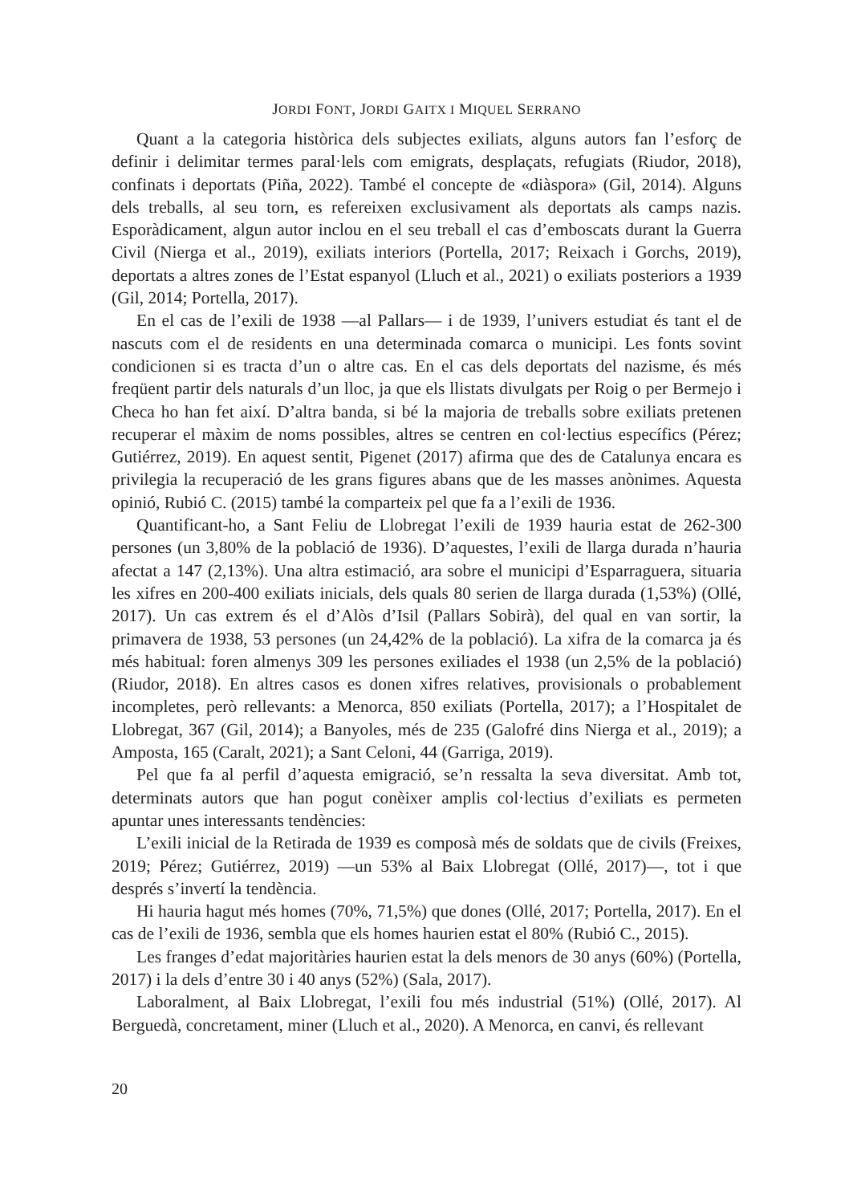JORDI FONT, JORDI GAITX I MIQUEL SERRANO
Quant a la categoria històrica dels subjectes exiliats, alguns autors fan l’esforç de definir i delimitar termes paral·lels com emigrats, desplaçats, refugiats (Riudor, 2018), confinats i deportats (Piña, 2022). També el concepte de «diàspora» (Gil, 2014). Alguns dels treballs, al seu torn, es refereixen exclusivament als deportats als camps nazis. Esporàdicament, algun autor inclou en el seu treball el cas d’emboscats durant la Guerra Civil (Nierga et al., 2019), exiliats interiors (Portella, 2017; Reixach i Gorchs, 2019), deportats a altres zones de l’Estat espanyol (Lluch et al., 2021) o exiliats posteriors a 1939 (Gil, 2014; Portella, 2017).
En el cas de l’exili de 1938 —al Pallars— i de 1939, l’univers estudiat és tant el de nascuts com el de residents en una determinada comarca o municipi. Les fonts sovint condicionen si es tracta d’un o altre cas. En el cas dels deportats del nazisme, és més freqüent partir dels naturals d’un lloc, ja que els llistats divulgats per Roig o per Bermejo i Checa ho han fet així. D’altra banda, si bé la majoria de treballs sobre exiliats pretenen recuperar el màxim de noms possibles, altres se centren en col·lectius específics (Pérez; Gutiérrez, 2019). En aquest sentit, Pigenet (2017) afirma que des de Catalunya encara es privilegia la recuperació de les grans figures abans que de les masses anònimes. Aquesta opinió, Rubió C. (2015) també la comparteix pel que fa a l’exili de 1936.
Quantificant-ho, a Sant Feliu de Llobregat l’exili de 1939 hauria estat de 262-300 persones (un 3,80% de la població de 1936). D’aquestes, l’exili de llarga durada n’hauria afectat a 147 (2,13%). Una altra estimació, ara sobre el municipi d’Esparraguera, situaria les xifres en 200-400 exiliats inicials, dels quals 80 serien de llarga durada (1,53%) (Ollé, 2017). Un cas extrem és el d’Alòs d’Isil (Pallars Sobirà), del qual en van sortir, la primavera de 1938, 53 persones (un 24,42% de la població). La xifra de la comarca ja és més habitual: foren almenys 309 les persones exiliades el 1938 (un 2,5% de la població) (Riudor, 2018). En altres casos es donen xifres relatives, provisionals o probablement incompletes, però rellevants: a Menorca, 850 exiliats (Portella, 2017); a l’Hospitalet de Llobregat, 367 (Gil, 2014); a Banyoles, més de 235 (Galofré dins Nierga et al., 2019); a Amposta, 165 (Caralt, 2021); a Sant Celoni, 44 (Garriga, 2019).
Pel que fa al perfil d’aquesta emigració, se’n ressalta la seva diversitat. Amb tot, determinats autors que han pogut conèixer amplis col·lectius d’exiliats es permeten apuntar unes interessants tendències:
L’exili inicial de la Retirada de 1939 es composà més de soldats que de civils (Freixes, 2019; Pérez; Gutiérrez, 2019) —un 53% al Baix Llobregat (Ollé, 2017)—, tot i que després s’invertí la tendència.
Hi hauria hagut més homes (70%, 71,5%) que dones (Ollé, 2017; Portella, 2017). En el cas de l’exili de 1936, sembla que els homes haurien estat el 80% (Rubió C., 2015).
Les franges d’edat majoritàries haurien estat la dels menors de 30 anys (60%) (Portella, 2017) i la dels d’entre 30 i 40 anys (52%) (Sala, 2017).
Laboralment, al Baix Llobregat, l’exili fou més industrial (51%) (Ollé, 2017). Al Berguedà, concretament, miner (Lluch et al., 2020). A Menorca, en canvi, és rellevant
20